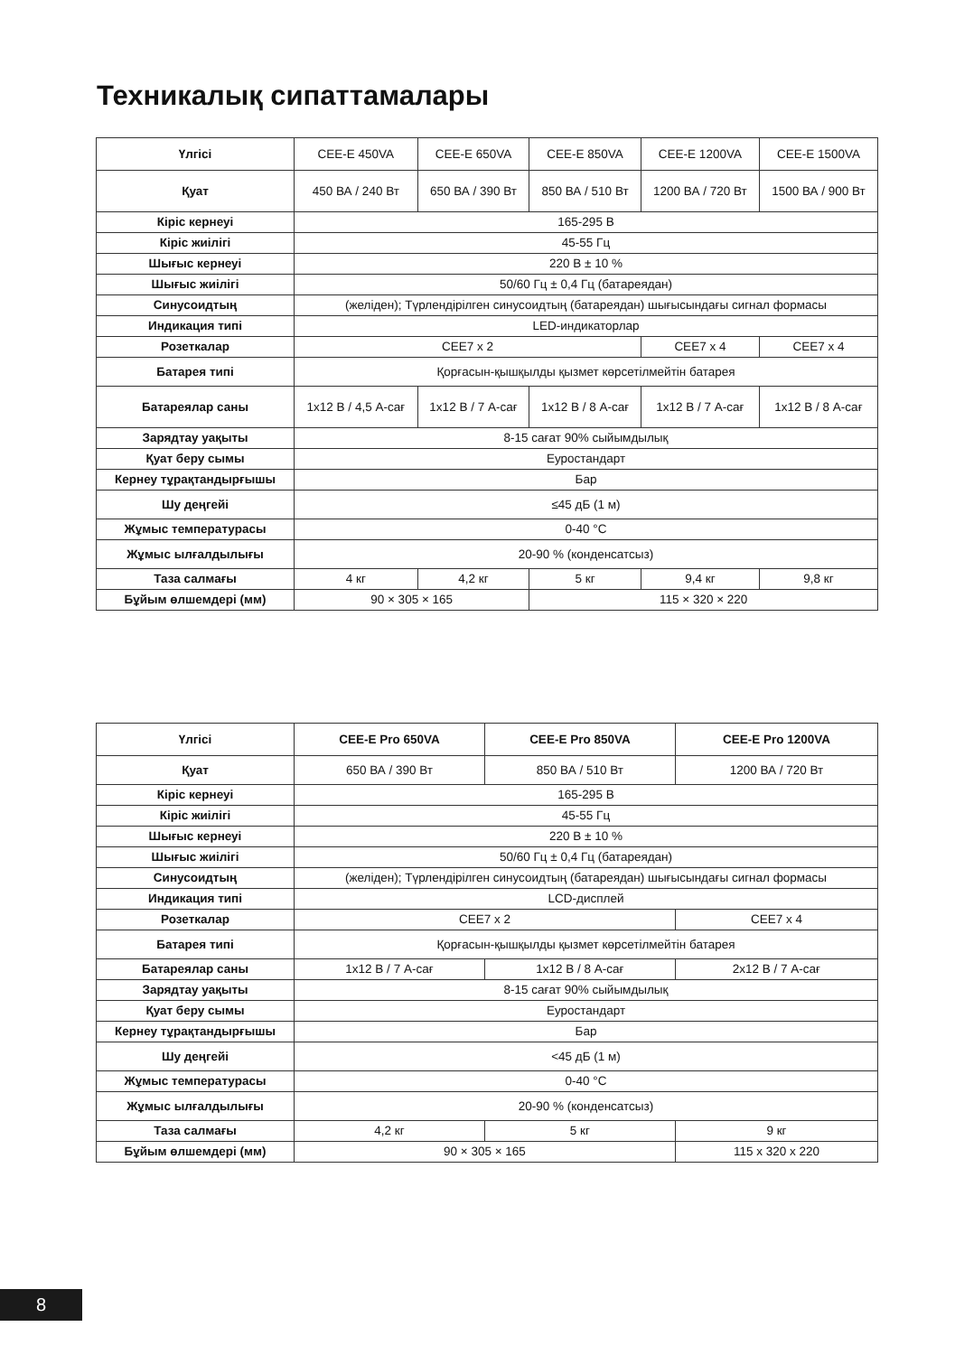Техникалық сипаттамалары
| Үлгісі | CEE-E 450VA | CEE-E 650VA | CEE-E 850VA | CEE-E 1200VA | CEE-E 1500VA |
| Қуат | 450 ВА / 240 Вт | 650 ВА / 390 Вт | 850 ВА / 510 Вт | 1200 ВА / 720 Вт | 1500 ВА / 900 Вт |
| Кіріс кернеуі | 165-295 В | | | | |
| Кіріс жиілігі | 45-55 Гц | | | | |
| Шығыс кернеуі | 220 В ± 10 % | | | | |
| Шығыс жиілігі | 50/60 Гц ± 0,4 Гц (батареядан) | | | | |
| Синусоидтың | (желіден); Түрлендірілген синусоидтың (батареядан) шығысындағы сигнал формасы | | | | |
| Индикация типі | LED-индикаторлар | | | | |
| Розеткалар | CEE7 x 2 | | | CEE7 x 4 | CEE7 x 4 |
| Батарея типі | Қорғасын-қышқылды қызмет көрсетілмейтін батарея | | | | |
| Батареялар саны | 1x12 В / 4,5 А-сағ | 1x12 В / 7 А-сағ | 1x12 В / 8 А-сағ | 1x12 В / 7 А-сағ | 1x12 В / 8 А-сағ |
| Зарядтау уақыты | 8-15 сағат 90% сыйымдылық | | | | |
| Қуат беру сымы | Еуростандарт | | | | |
| Кернеу тұрақтандырғышы | Бар | | | | |
| Шу деңгейі | ≤45 дБ (1 м) | | | | |
| Жұмыс температурасы | 0-40 °C | | | | |
| Жұмыс ылғалдылығы | 20-90 % (конденсатсыз) | | | | |
| Таза салмағы | 4 кг | 4,2 кг | 5 кг | 9,4 кг | 9,8 кг |
| Бұйым өлшемдері (мм) | 90 × 305 × 165 | | 115 × 320 × 220 | | |
| Үлгісі | CEE-E Pro 650VA | CEE-E Pro 850VA | CEE-E Pro 1200VA |
| --- | --- | --- | --- |
| Қуат | 650 ВА / 390 Вт | 850 ВА / 510 Вт | 1200 ВА / 720 Вт |
| Кіріс кернеуі | 165-295 В | | |
| Кіріс жиілігі | 45-55 Гц | | |
| Шығыс кернеуі | 220 В ± 10 % | | |
| Шығыс жиілігі | 50/60 Гц ± 0,4 Гц (батареядан) | | |
| Синусоидтың | (желіден); Түрлендірілген синусоидтың (батареядан) шығысындағы сигнал формасы | | |
| Индикация типі | LCD-дисплей | | |
| Розеткалар | CEE7 x 2 | | CEE7 x 4 |
| Батарея типі | Қорғасын-қышқылды қызмет көрсетілмейтін батарея | | |
| Батареялар саны | 1x12 В / 7 А-сағ | 1x12 В / 8 А-сағ | 2x12 В / 7 А-сағ |
| Зарядтау уақыты | 8-15 сағат 90% сыйымдылық | | |
| Қуат беру сымы | Еуростандарт | | |
| Кернеу тұрақтандырғышы | Бар | | |
| Шу деңгейі | <45 дБ (1 м) | | |
| Жұмыс температурасы | 0-40 °C | | |
| Жұмыс ылғалдылығы | 20-90 % (конденсатсыз) | | |
| Таза салмағы | 4,2 кг | 5 кг | 9 кг |
| Бұйым өлшемдері (мм) | 90 × 305 × 165 | | 115 x 320 x 220 |
8